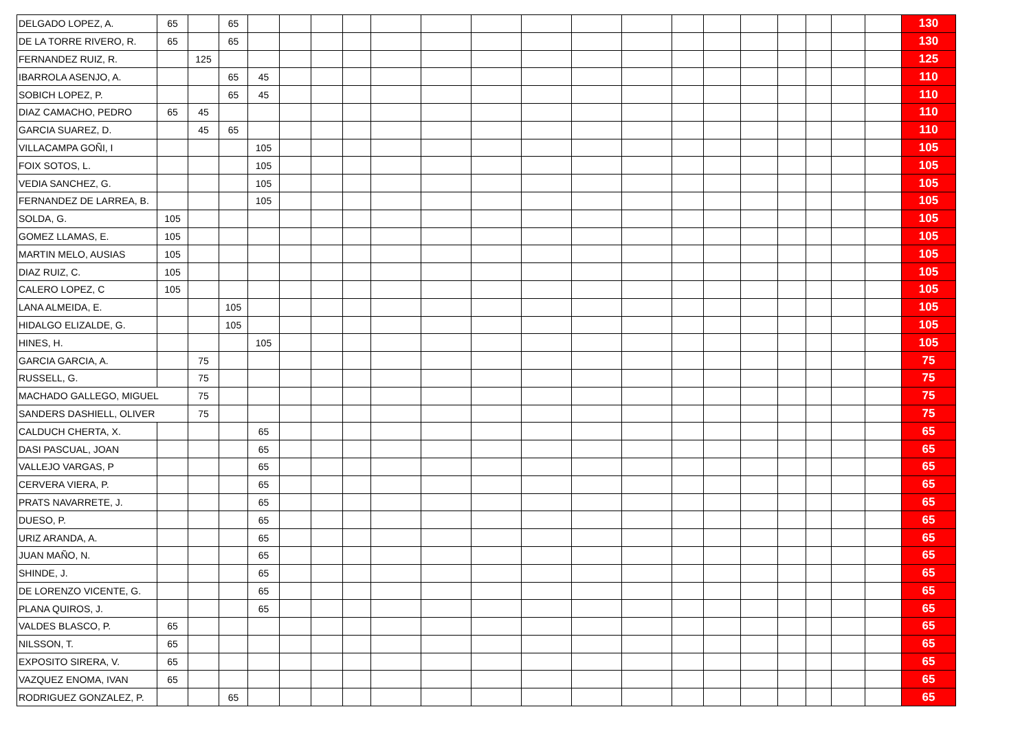| DELGADO LOPEZ, A. | 65 | | 65 | | | | | | | | | | | | | | | | | | 130 |
| DE LA TORRE RIVERO, R. | 65 | | 65 | | | | | | | | | | | | | | | | | | 130 |
| FERNANDEZ RUIZ, R. | | 125 | | | | | | | | | | | | | | | | | | | 125 |
| IBARROLA ASENJO, A. | | | 65 | 45 | | | | | | | | | | | | | | | | | 110 |
| SOBICH LOPEZ, P. | | | 65 | 45 | | | | | | | | | | | | | | | | | 110 |
| DIAZ CAMACHO, PEDRO | 65 | 45 | | | | | | | | | | | | | | | | | | | 110 |
| GARCIA SUAREZ, D. | | 45 | 65 | | | | | | | | | | | | | | | | | | 110 |
| VILLACAMPA GOÑI, I | | | | 105 | | | | | | | | | | | | | | | | | 105 |
| FOIX SOTOS, L. | | | | 105 | | | | | | | | | | | | | | | | | 105 |
| VEDIA SANCHEZ, G. | | | | 105 | | | | | | | | | | | | | | | | | 105 |
| FERNANDEZ DE LARREA, B. | | | | 105 | | | | | | | | | | | | | | | | | 105 |
| SOLDA, G. | 105 | | | | | | | | | | | | | | | | | | | | 105 |
| GOMEZ LLAMAS, E. | 105 | | | | | | | | | | | | | | | | | | | | 105 |
| MARTIN MELO, AUSIAS | 105 | | | | | | | | | | | | | | | | | | | | 105 |
| DIAZ RUIZ, C. | 105 | | | | | | | | | | | | | | | | | | | | 105 |
| CALERO LOPEZ, C | 105 | | | | | | | | | | | | | | | | | | | | 105 |
| LANA ALMEIDA, E. | | | 105 | | | | | | | | | | | | | | | | | | 105 |
| HIDALGO ELIZALDE, G. | | | 105 | | | | | | | | | | | | | | | | | | 105 |
| HINES, H. | | | | 105 | | | | | | | | | | | | | | | | | 105 |
| GARCIA GARCIA, A. | | 75 | | | | | | | | | | | | | | | | | | | 75 |
| RUSSELL, G. | | 75 | | | | | | | | | | | | | | | | | | | 75 |
| MACHADO GALLEGO, MIGUEL | | 75 | | | | | | | | | | | | | | | | | | | 75 |
| SANDERS DASHIELL, OLIVER | | 75 | | | | | | | | | | | | | | | | | | | 75 |
| CALDUCH CHERTA, X. | | | | 65 | | | | | | | | | | | | | | | | | 65 |
| DASI PASCUAL, JOAN | | | | 65 | | | | | | | | | | | | | | | | | 65 |
| VALLEJO VARGAS, P | | | | 65 | | | | | | | | | | | | | | | | | 65 |
| CERVERA VIERA, P. | | | | 65 | | | | | | | | | | | | | | | | | 65 |
| PRATS NAVARRETE, J. | | | | 65 | | | | | | | | | | | | | | | | | 65 |
| DUESO, P. | | | | 65 | | | | | | | | | | | | | | | | | 65 |
| URIZ ARANDA, A. | | | | 65 | | | | | | | | | | | | | | | | | 65 |
| JUAN MAÑO, N. | | | | 65 | | | | | | | | | | | | | | | | | 65 |
| SHINDE, J. | | | | 65 | | | | | | | | | | | | | | | | | 65 |
| DE LORENZO VICENTE, G. | | | | 65 | | | | | | | | | | | | | | | | | 65 |
| PLANA QUIROS, J. | | | | 65 | | | | | | | | | | | | | | | | | 65 |
| VALDES BLASCO, P. | 65 | | | | | | | | | | | | | | | | | | | | 65 |
| NILSSON, T. | 65 | | | | | | | | | | | | | | | | | | | | 65 |
| EXPOSITO SIRERA, V. | 65 | | | | | | | | | | | | | | | | | | | | 65 |
| VAZQUEZ ENOMA, IVAN | 65 | | | | | | | | | | | | | | | | | | | | 65 |
| RODRIGUEZ GONZALEZ, P. | | | 65 | | | | | | | | | | | | | | | | | | 65 |